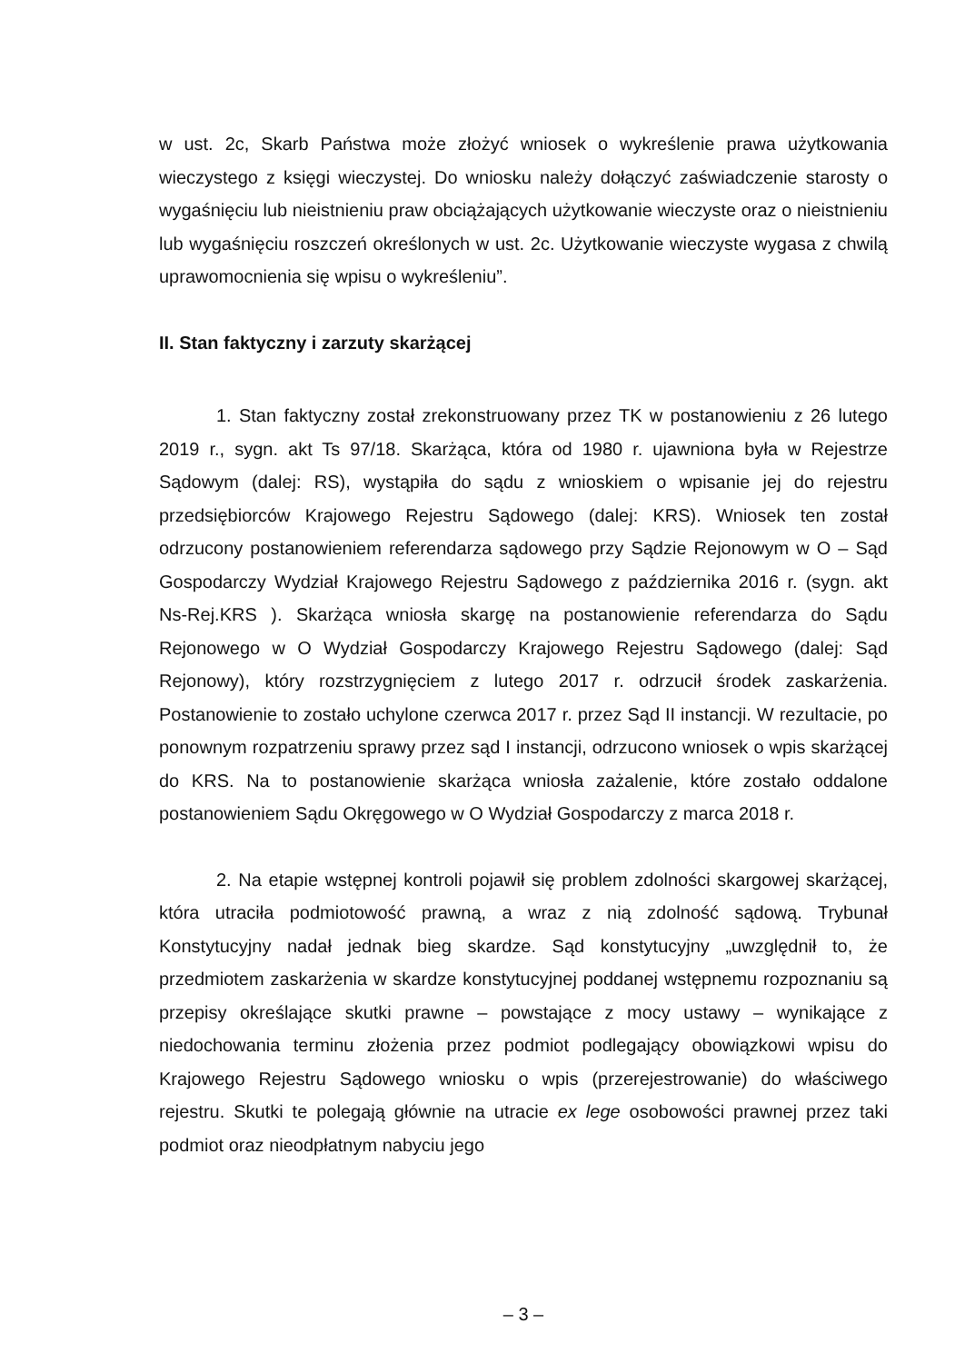w ust. 2c, Skarb Państwa może złożyć wniosek o wykreślenie prawa użytkowania wieczystego z księgi wieczystej. Do wniosku należy dołączyć zaświadczenie starosty o wygaśnięciu lub nieistnieniu praw obciążających użytkowanie wieczyste oraz o nieistnieniu lub wygaśnięciu roszczeń określonych w ust. 2c. Użytkowanie wieczyste wygasa z chwilą uprawomocnienia się wpisu o wykreśleniu”.
II. Stan faktyczny i zarzuty skarżącej
1. Stan faktyczny został zrekonstruowany przez TK w postanowieniu z 26 lutego 2019 r., sygn. akt Ts 97/18. Skarżąca, która od 1980 r. ujawniona była w Rejestrze Sądowym (dalej: RS), wystąpiła do sądu z wnioskiem o wpisanie jej do rejestru przedsiębiorców Krajowego Rejestru Sądowego (dalej: KRS). Wniosek ten został odrzucony postanowieniem referendarza sądowego przy Sądzie Rejonowym w O – Sąd Gospodarczy Wydział Krajowego Rejestru Sądowego z października 2016 r. (sygn. akt Ns-Rej.KRS ). Skarżąca wniosła skargę na postanowienie referendarza do Sądu Rejonowego w O Wydział Gospodarczy Krajowego Rejestru Sądowego (dalej: Sąd Rejonowy), który rozstrzygnięciem z lutego 2017 r. odrzucił środek zaskarżenia. Postanowienie to zostało uchylone czerwca 2017 r. przez Sąd II instancji. W rezultacie, po ponownym rozpatrzeniu sprawy przez sąd I instancji, odrzucono wniosek o wpis skarżącej do KRS. Na to postanowienie skarżąca wniosła zażalenie, które zostało oddalone postanowieniem Sądu Okręgowego w O Wydział Gospodarczy z marca 2018 r.
2. Na etapie wstępnej kontroli pojawił się problem zdolności skargowej skarżącej, która utraciła podmiotowość prawną, a wraz z nią zdolność sądową. Trybunał Konstytucyjny nadał jednak bieg skardze. Sąd konstytucyjny „uwzględnił to, że przedmiotem zaskarżenia w skardze konstytucyjnej poddanej wstępnemu rozpoznaniu są przepisy określające skutki prawne – powstające z mocy ustawy – wynikające z niedochowania terminu złożenia przez podmiot podlegający obowiązkowi wpisu do Krajowego Rejestru Sądowego wniosku o wpis (przerejestrowanie) do właściwego rejestru. Skutki te polegają głównie na utracie ex lege osobowości prawnej przez taki podmiot oraz nieodpłatnym nabyciu jego
– 3 –